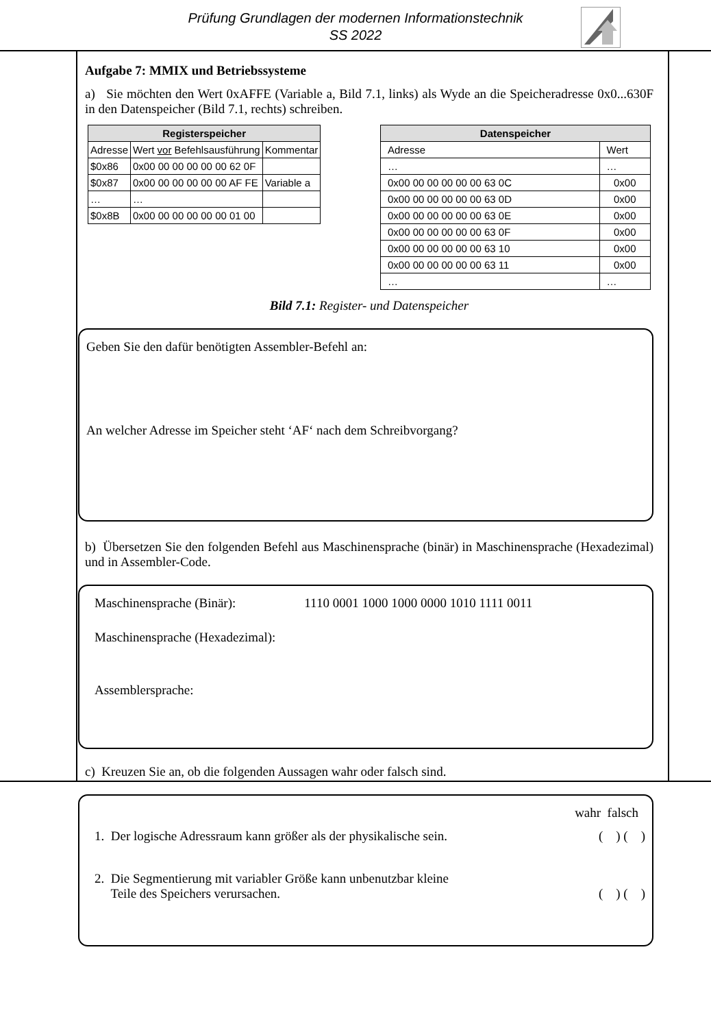Prüfung Grundlagen der modernen Informationstechnik
SS 2022
Aufgabe 7: MMIX und Betriebssysteme
a) Sie möchten den Wert 0xAFFE (Variable a, Bild 7.1, links) als Wyde an die Speicheradresse 0x0...630F in den Datenspeicher (Bild 7.1, rechts) schreiben.
| Registerspeicher | | |
| --- | --- | --- |
| Adresse | Wert vor Befehlsausführung | Kommentar |
| $0x86 | 0x00 00 00 00 00 00 62 0F | |
| $0x87 | 0x00 00 00 00 00 00 AF FE | Variable a |
| … | … | |
| $0x8B | 0x00 00 00 00 00 00 01 00 | |
| Datenspeicher | |
| --- | --- |
| Adresse | Wert |
| … | … |
| 0x00 00 00 00 00 00 63 0C | 0x00 |
| 0x00 00 00 00 00 00 63 0D | 0x00 |
| 0x00 00 00 00 00 00 63 0E | 0x00 |
| 0x00 00 00 00 00 00 63 0F | 0x00 |
| 0x00 00 00 00 00 00 63 10 | 0x00 |
| 0x00 00 00 00 00 00 63 11 | 0x00 |
| … | … |
Bild 7.1: Register- und Datenspeicher
Geben Sie den dafür benötigten Assembler-Befehl an:
An welcher Adresse im Speicher steht ‘AF‘ nach dem Schreibvorgang?
b) Übersetzen Sie den folgenden Befehl aus Maschinensprache (binär) in Maschinensprache (Hexadezimal) und in Assembler-Code.
Maschinensprache (Binär): 1110 0001 1000 1000 0000 1010 1111 0011
Maschinensprache (Hexadezimal):
Assemblersprache:
c) Kreuzen Sie an, ob die folgenden Aussagen wahr oder falsch sind.
wahr falsch
1. Der logische Adressraum kann größer als der physikalische sein. ( ) ( )
2. Die Segmentierung mit variabler Größe kann unbenutzbar kleine
Teile des Speichers verursachen. ( ) ( )